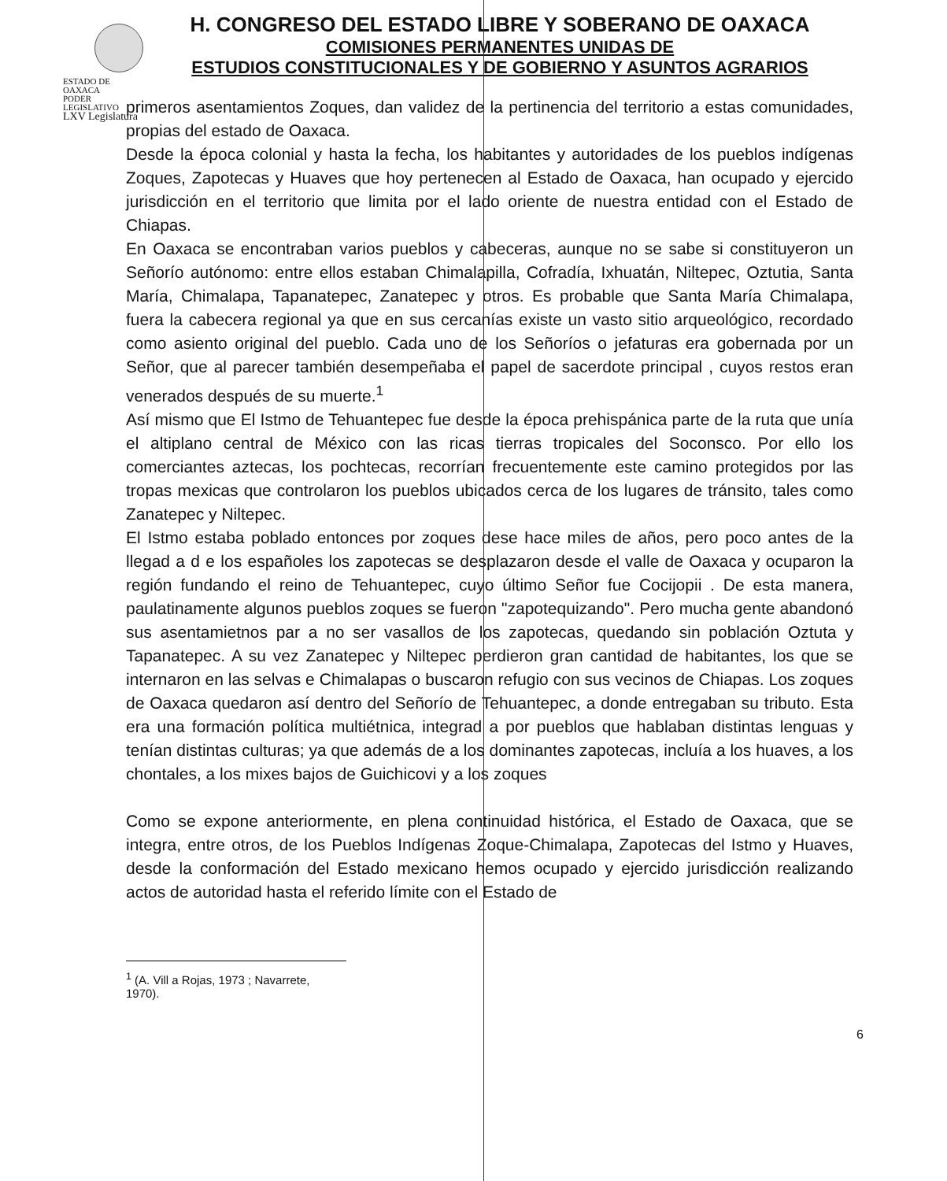ESTADO DE OAXACA
PODER LEGISLATIVO
LXV Legislatura
H. CONGRESO DEL ESTADO LIBRE Y SOBERANO DE OAXACA
COMISIONES PERMANENTES UNIDAS DE
ESTUDIOS CONSTITUCIONALES Y DE GOBIERNO Y ASUNTOS AGRARIOS
primeros asentamientos Zoques, dan validez de la pertinencia del territorio a estas comunidades, propias del estado de Oaxaca.
Desde la época colonial y hasta la fecha, los habitantes y autoridades de los pueblos indígenas Zoques, Zapotecas y Huaves que hoy pertenecen al Estado de Oaxaca, han ocupado y ejercido jurisdicción en el territorio que limita por el lado oriente de nuestra entidad con el Estado de Chiapas.
En Oaxaca se encontraban varios pueblos y cabeceras, aunque no se sabe si constituyeron un Señorío autónomo: entre ellos estaban Chimalapilla, Cofradía, Ixhuatán, Niltepec, Oztutia, Santa María, Chimalapa, Tapanatepec, Zanatepec y otros. Es probable que Santa María Chimalapa, fuera la cabecera regional ya que en sus cercanías existe un vasto sitio arqueológico, recordado como asiento original del pueblo. Cada uno de los Señoríos o jefaturas era gobernada por un Señor, que al parecer también desempeñaba el papel de sacerdote principal , cuyos restos eran venerados después de su muerte.<sup>1</sup>
Así mismo que El Istmo de Tehuantepec fue desde la época prehispánica parte de la ruta que unía el altiplano central de México con las ricas tierras tropicales del Soconsco. Por ello los comerciantes aztecas, los pochtecas, recorrían frecuentemente este camino protegidos por las tropas mexicas que controlaron los pueblos ubicados cerca de los lugares de tránsito, tales como Zanatepec y Niltepec.
El Istmo estaba poblado entonces por zoques dese hace miles de años, pero poco antes de la llegad a d e los españoles los zapotecas se desplazaron desde el valle de Oaxaca y ocuparon la región fundando el reino de Tehuantepec, cuyo último Señor fue Cocijopii . De esta manera, paulatinamente algunos pueblos zoques se fueron "zapotequizando". Pero mucha gente abandonó sus asentamietnos par a no ser vasallos de los zapotecas, quedando sin población Oztuta y Tapanatepec. A su vez Zanatepec y Niltepec perdieron gran cantidad de habitantes, los que se internaron en las selvas e Chimalapas o buscaron refugio con sus vecinos de Chiapas. Los zoques de Oaxaca quedaron así dentro del Señorío de Tehuantepec, a donde entregaban su tributo. Esta era una formación política multiétnica, integrad a por pueblos que hablaban distintas lenguas y tenían distintas culturas; ya que además de a los dominantes zapotecas, incluía a los huaves, a los chontales, a los mixes bajos de Guichicovi y a los zoques
Como se expone anteriormente, en plena continuidad histórica, el Estado de Oaxaca, que se integra, entre otros, de los Pueblos Indígenas Zoque-Chimalapa, Zapotecas del Istmo y Huaves, desde la conformación del Estado mexicano hemos ocupado y ejercido jurisdicción realizando actos de autoridad hasta el referido límite con el Estado de
<sup>1</sup> (A. Vill a Rojas, 1973 ; Navarrete, 1970).
6